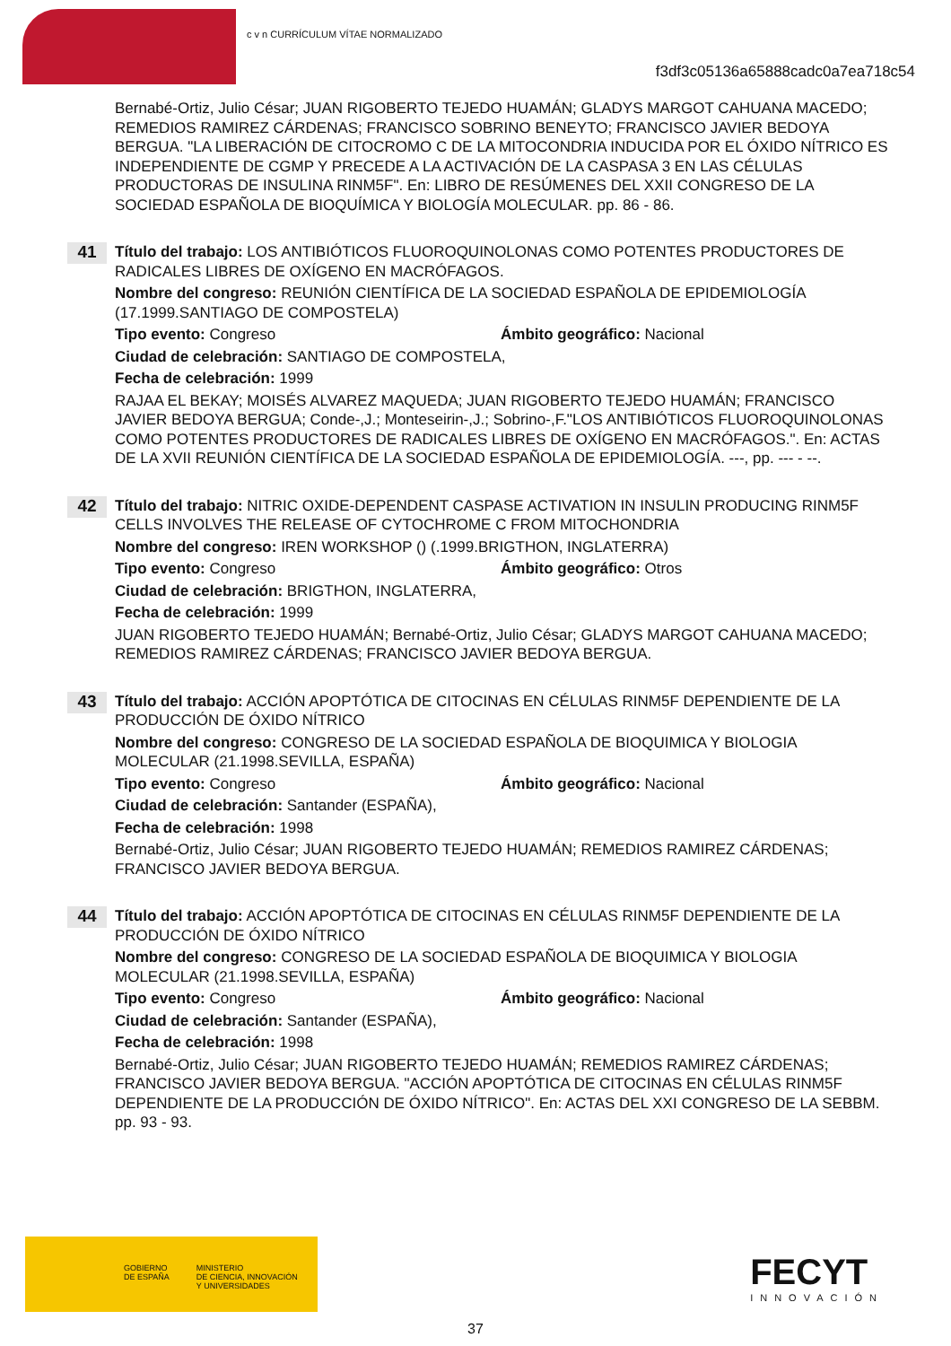c v n CURRÍCULUM VÍTAE NORMALIZADO
f3df3c05136a65888cadc0a7ea718c54
Bernabé-Ortiz, Julio César; JUAN RIGOBERTO TEJEDO HUAMÁN; GLADYS MARGOT CAHUANA MACEDO; REMEDIOS RAMIREZ CÁRDENAS; FRANCISCO SOBRINO BENEYTO; FRANCISCO JAVIER BEDOYA BERGUA. "LA LIBERACIÓN DE CITOCROMO C DE LA MITOCONDRIA INDUCIDA POR EL ÓXIDO NÍTRICO ES INDEPENDIENTE DE CGMP Y PRECEDE A LA ACTIVACIÓN DE LA CASPASA 3 EN LAS CÉLULAS PRODUCTORAS DE INSULINA RINM5F". En: LIBRO DE RESÚMENES DEL XXII CONGRESO DE LA SOCIEDAD ESPAÑOLA DE BIOQUÍMICA Y BIOLOGÍA MOLECULAR. pp. 86 - 86.
41
Título del trabajo: LOS ANTIBIÓTICOS FLUOROQUINOLONAS COMO POTENTES PRODUCTORES DE RADICALES LIBRES DE OXÍGENO EN MACRÓFAGOS.
Nombre del congreso: REUNIÓN CIENTÍFICA DE LA SOCIEDAD ESPAÑOLA DE EPIDEMIOLOGÍA (17.1999.SANTIAGO DE COMPOSTELA)
Tipo evento: Congreso Ámbito geográfico: Nacional
Ciudad de celebración: SANTIAGO DE COMPOSTELA,
Fecha de celebración: 1999
RAJAA EL BEKAY; MOISÉS ALVAREZ MAQUEDA; JUAN RIGOBERTO TEJEDO HUAMÁN; FRANCISCO JAVIER BEDOYA BERGUA; Conde-,J.; Monteseirin-,J.; Sobrino-,F."LOS ANTIBIÓTICOS FLUOROQUINOLONAS COMO POTENTES PRODUCTORES DE RADICALES LIBRES DE OXÍGENO EN MACRÓFAGOS.". En: ACTAS DE LA XVII REUNIÓN CIENTÍFICA DE LA SOCIEDAD ESPAÑOLA DE EPIDEMIOLOGÍA. ---, pp. --- - --.
42
Título del trabajo: NITRIC OXIDE-DEPENDENT CASPASE ACTIVATION IN INSULIN PRODUCING RINM5F CELLS INVOLVES THE RELEASE OF CYTOCHROME C FROM MITOCHONDRIA
Nombre del congreso: IREN WORKSHOP () (.1999.BRIGTHON, INGLATERRA)
Tipo evento: Congreso Ámbito geográfico: Otros
Ciudad de celebración: BRIGTHON, INGLATERRA,
Fecha de celebración: 1999
JUAN RIGOBERTO TEJEDO HUAMÁN; Bernabé-Ortiz, Julio César; GLADYS MARGOT CAHUANA MACEDO; REMEDIOS RAMIREZ CÁRDENAS; FRANCISCO JAVIER BEDOYA BERGUA.
43
Título del trabajo: ACCIÓN APOPTÓTICA DE CITOCINAS EN CÉLULAS RINM5F DEPENDIENTE DE LA PRODUCCIÓN DE ÓXIDO NÍTRICO
Nombre del congreso: CONGRESO DE LA SOCIEDAD ESPAÑOLA DE BIOQUIMICA Y BIOLOGIA MOLECULAR (21.1998.SEVILLA, ESPAÑA)
Tipo evento: Congreso Ámbito geográfico: Nacional
Ciudad de celebración: Santander (ESPAÑA),
Fecha de celebración: 1998
Bernabé-Ortiz, Julio César; JUAN RIGOBERTO TEJEDO HUAMÁN; REMEDIOS RAMIREZ CÁRDENAS; FRANCISCO JAVIER BEDOYA BERGUA.
44
Título del trabajo: ACCIÓN APOPTÓTICA DE CITOCINAS EN CÉLULAS RINM5F DEPENDIENTE DE LA PRODUCCIÓN DE ÓXIDO NÍTRICO
Nombre del congreso: CONGRESO DE LA SOCIEDAD ESPAÑOLA DE BIOQUIMICA Y BIOLOGIA MOLECULAR (21.1998.SEVILLA, ESPAÑA)
Tipo evento: Congreso Ámbito geográfico: Nacional
Ciudad de celebración: Santander (ESPAÑA),
Fecha de celebración: 1998
Bernabé-Ortiz, Julio César; JUAN RIGOBERTO TEJEDO HUAMÁN; REMEDIOS RAMIREZ CÁRDENAS; FRANCISCO JAVIER BEDOYA BERGUA. "ACCIÓN APOPTÓTICA DE CITOCINAS EN CÉLULAS RINM5F DEPENDIENTE DE LA PRODUCCIÓN DE ÓXIDO NÍTRICO". En: ACTAS DEL XXI CONGRESO DE LA SEBBM. pp. 93 - 93.
GOBIERNO
DE ESPAÑA MINISTERIO
DE CIENCIA, INNOVACIÓN
Y UNIVERSIDADES
FECYT
INNOVACIÓN
37